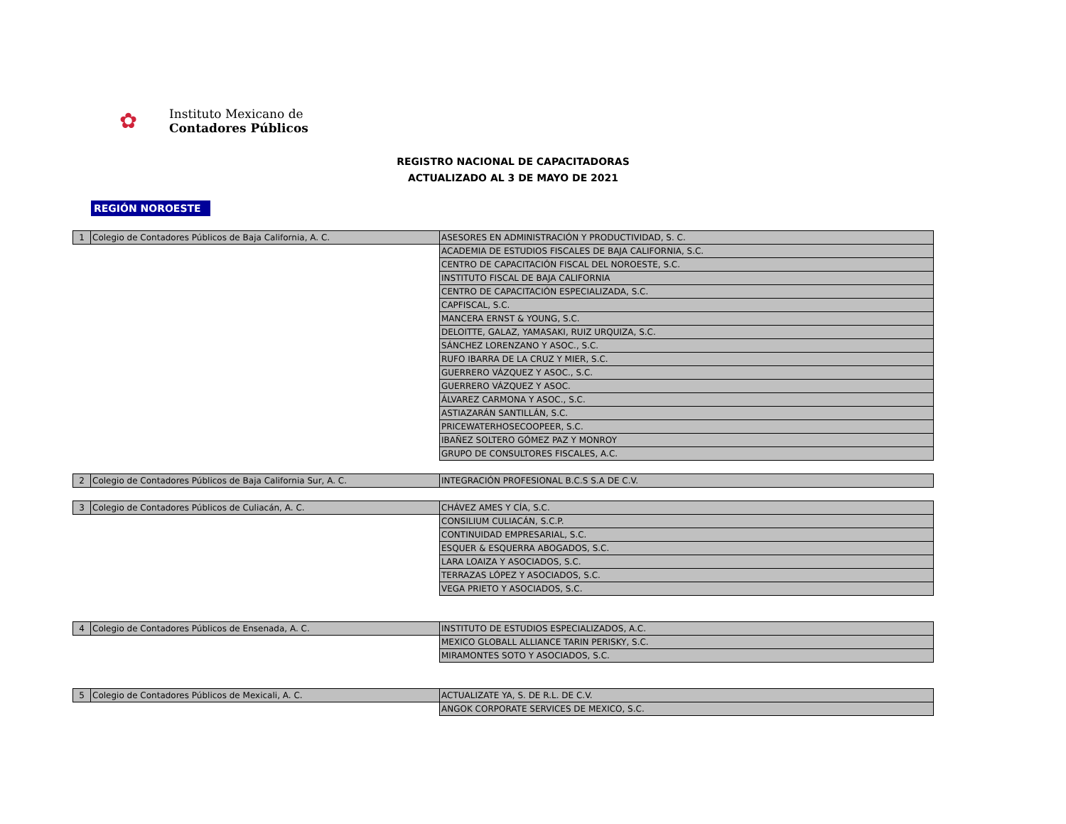✿
Instituto Mexicano de
Contadores Públicos
REGISTRO NACIONAL DE CAPACITADORAS
ACTUALIZADO AL 3 DE MAYO DE 2021
REGIÓN NOROESTE
| 1 | Colegio de Contadores Públicos de Baja California, A. C. | ASESORES EN ADMINISTRACIÓN Y PRODUCTIVIDAD, S. C. |
| | | ACADEMIA DE ESTUDIOS FISCALES DE BAJA CALIFORNIA, S.C. |
| | | CENTRO DE CAPACITACIÓN FISCAL DEL NOROESTE, S.C. |
| | | INSTITUTO FISCAL DE BAJA CALIFORNIA |
| | | CENTRO DE CAPACITACIÓN ESPECIALIZADA, S.C. |
| | | CAPFISCAL, S.C. |
| | | MANCERA ERNST & YOUNG, S.C. |
| | | DELOITTE, GALAZ, YAMASAKI, RUIZ URQUIZA, S.C. |
| | | SÁNCHEZ LORENZANO Y ASOC., S.C. |
| | | RUFO IBARRA DE LA CRUZ Y MIER, S.C. |
| | | GUERRERO VÁZQUEZ Y ASOC., S.C. |
| | | GUERRERO VÁZQUEZ Y ASOC. |
| | | ÁLVAREZ CARMONA Y ASOC., S.C. |
| | | ASTIAZARÁN SANTILLÁN, S.C. |
| | | PRICEWATERHOSECOOPEER, S.C. |
| | | IBAÑEZ SOLTERO GÓMEZ PAZ Y MONROY |
| | | GRUPO DE CONSULTORES FISCALES, A.C. |
| 2 | Colegio de Contadores Públicos de Baja California Sur, A. C. | INTEGRACIÓN PROFESIONAL B.C.S S.A DE C.V. |
| 3 | Colegio de Contadores Públicos de Culiacán, A. C. | CHÁVEZ AMES Y CÍA, S.C. |
| | | CONSILIUM CULIACÁN, S.C.P. |
| | | CONTINUIDAD EMPRESARIAL, S.C. |
| | | ESQUER & ESQUERRA ABOGADOS, S.C. |
| | | LARA LOAIZA Y ASOCIADOS, S.C. |
| | | TERRAZAS LÓPEZ Y ASOCIADOS, S.C. |
| | | VEGA PRIETO Y ASOCIADOS, S.C. |
| 4 | Colegio de Contadores Públicos de Ensenada, A. C. | INSTITUTO DE ESTUDIOS ESPECIALIZADOS, A.C. |
| | | MEXICO GLOBALL ALLIANCE TARIN PERISKY, S.C. |
| | | MIRAMONTES SOTO Y ASOCIADOS, S.C. |
| 5 | Colegio de Contadores Públicos de Mexicali, A. C. | ACTUALIZATE YA, S. DE R.L. DE C.V. |
| | | ANGOK CORPORATE SERVICES DE MEXICO, S.C. |